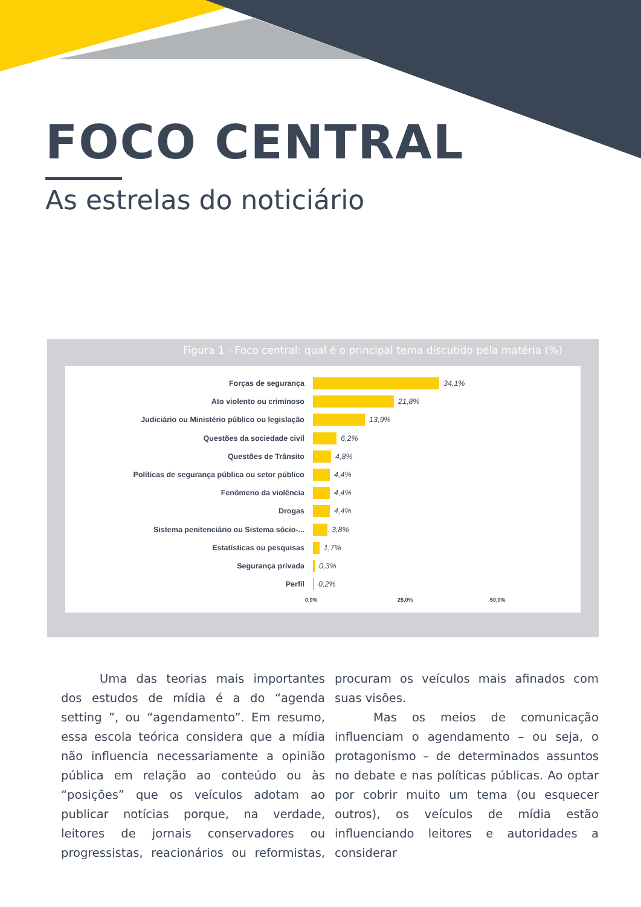FOCO CENTRAL
As estrelas do noticiário
Figura 1 - Foco central: qual é o principal tema discutido pela matéria (%)
Forças de segurança 34,1%
Ato violento ou criminoso 21,8%
Judiciário ou Ministério público ou legislação 13,9%
Questões da sociedade civil 6,2%
Questões de Trânsito 4,8%
Políticas de segurança pública ou setor público 4,4%
Fenômeno da violência 4,4%
Drogas 4,4%
Sistema penitenciário ou Sistema sócio-... 3,8%
Estatísticas ou pesquisas 1,7%
Segurança privada 0,3%
Perfil 0,2%
0,0% 25,0% 50,0%
Uma das teorias mais importantes dos estudos de mídia é a do “agenda setting ”, ou “agendamento”. Em resumo, essa escola teórica considera que a mídia não influencia necessariamente a opinião pública em relação ao conteúdo ou às “posições” que os veículos adotam ao publicar notícias porque, na verdade, leitores de jornais conservadores ou progressistas, reacionários ou reformistas, procuram os veículos mais afinados com suas visões.
Mas os meios de comunicação influenciam o agendamento – ou seja, o protagonismo – de determinados assuntos no debate e nas políticas públicas. Ao optar por cobrir muito um tema (ou esquecer outros), os veículos de mídia estão influenciando leitores e autoridades a considerar